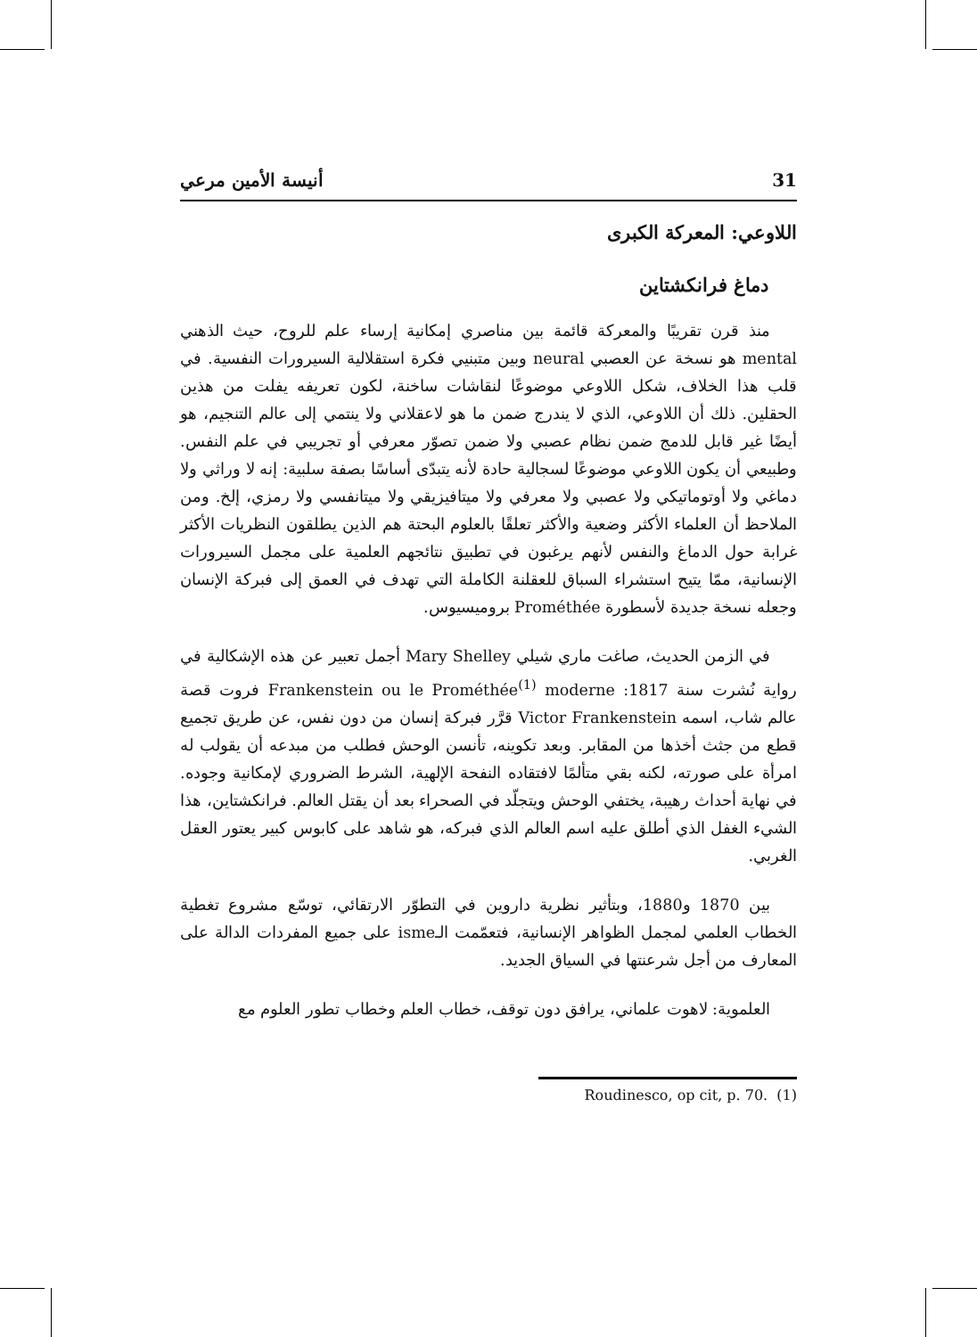31 أنيسة الأمين مرعي
اللاوعي: المعركة الكبرى
دماغ فرانكشتاين
منذ قرن تقريبًا والمعركة قائمة بين مناصري إمكانية إرساء علم للروح، حيث الذهني mental هو نسخة عن العصبي neural وبين متبنيي فكرة استقلالية السيرورات النفسية. في قلب هذا الخلاف، شكل اللاوعي موضوعًا لنقاشات ساخنة، لكون تعريفه يفلت من هذين الحقلين. ذلك أن اللاوعي، الذي لا يندرج ضمن ما هو لاعقلاني ولا ينتمي إلى عالم التنجيم، هو أيضًا غير قابل للدمج ضمن نظام عصبي ولا ضمن تصوّر معرفي أو تجريبي في علم النفس. وطبيعي أن يكون اللاوعي موضوعًا لسجالية حادة لأنه يتبدّى أساسًا بصفة سلبية: إنه لا وراثي ولا دماغي ولا أوتوماتيكي ولا عصبي ولا معرفي ولا ميتافيزيقي ولا ميتانفسي ولا رمزي، إلخ. ومن الملاحظ أن العلماء الأكثر وضعية والأكثر تعلقًا بالعلوم البحتة هم الذين يطلقون النظريات الأكثر غرابة حول الدماغ والنفس لأنهم يرغبون في تطبيق نتائجهم العلمية على مجمل السيرورات الإنسانية، ممّا يتيح استشراء السباق للعقلنة الكاملة التي تهدف في العمق إلى فبركة الإنسان وجعله نسخة جديدة لأسطورة Prométhée بروميسيوس.
في الزمن الحديث، صاغت ماري شيلي Mary Shelley أجمل تعبير عن هذه الإشكالية في رواية نُشرت سنة 1817: Frankenstein ou le Prométhée<sup>(1)</sup> moderne فروت قصة عالم شاب، اسمه Victor Frankenstein قرَّر فبركة إنسان من دون نفس، عن طريق تجميع قطع من جثث أخذها من المقابر. وبعد تكوينه، تأنسن الوحش فطلب من مبدعه أن يقولب له امرأة على صورته، لكنه بقي متألمًا لافتقاده النفحة الإلهية، الشرط الضروري لإمكانية وجوده. في نهاية أحداث رهيبة، يختفي الوحش ويتجلّد في الصحراء بعد أن يقتل العالم. فرانكشتاين، هذا الشيء الغفل الذي أطلق عليه اسم العالم الذي فبركه، هو شاهد على كابوس كبير يعتور العقل الغربي.
بين 1870 و1880، وبتأثير نظرية داروين في التطوّر الارتقائي، توسّع مشروع تغطية الخطاب العلمي لمجمل الظواهر الإنسانية، فتعمّمت الـisme على جميع المفردات الدالة على المعارف من أجل شرعنتها في السياق الجديد.
العلموية: لاهوت علماني، يرافق دون توقف، خطاب العلم وخطاب تطور العلوم مع
Roudinesco, op cit, p. 70. (1)